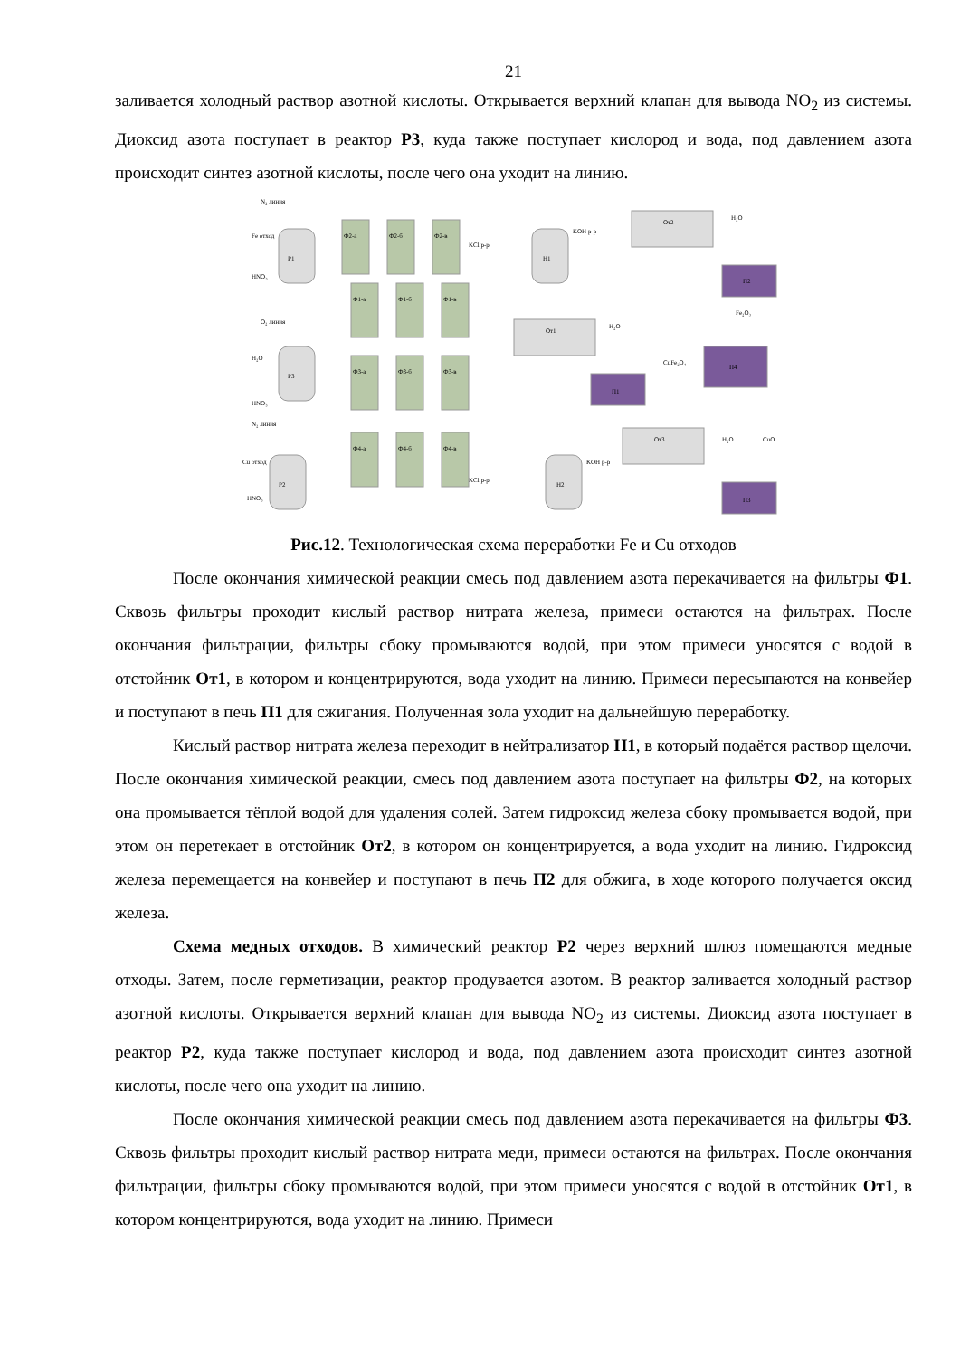21
заливается холодный раствор азотной кислоты. Открывается верхний клапан для вывода NO<sub>2</sub> из системы. Диоксид азота поступает в реактор Р3, куда также поступает кислород и вода, под давлением азота происходит синтез азотной кислоты, после чего она уходит на линию.
Р1
Р3
Р2
Ф2-а
Ф2-б
Ф2-в
Ф1-а
Ф1-б
Ф1-в
Ф3-а
Ф3-б
Ф3-в
Ф4-а
Ф4-б
Ф4-в
Н1
Н2
От2
От1
От3
П2
П1
П4
П3
N₂ линия
Fe отход
HNO₃
O₂ линия
H₂O
HNO₃
N₂ линия
Cu отход
HNO₃
KCl р-р
KOH р-р
H₂O
H₂O
Fe₂O₃
CuFe₂O₄
CuO
H₂O
KOH р-р
KCl р-р
Рис.12. Технологическая схема переработки Fe и Cu отходов
После окончания химической реакции смесь под давлением азота перекачивается на фильтры Ф1. Сквозь фильтры проходит кислый раствор нитрата железа, примеси остаются на фильтрах. После окончания фильтрации, фильтры сбоку промываются водой, при этом примеси уносятся с водой в отстойник От1, в котором и концентрируются, вода уходит на линию. Примеси пересыпаются на конвейер и поступают в печь П1 для сжигания. Полученная зола уходит на дальнейшую переработку.
Кислый раствор нитрата железа переходит в нейтрализатор Н1, в который подаётся раствор щелочи. После окончания химической реакции, смесь под давлением азота поступает на фильтры Ф2, на которых она промывается тёплой водой для удаления солей. Затем гидроксид железа сбоку промывается водой, при этом он перетекает в отстойник От2, в котором он концентрируется, а вода уходит на линию. Гидроксид железа перемещается на конвейер и поступают в печь П2 для обжига, в ходе которого получается оксид железа.
Схема медных отходов. В химический реактор Р2 через верхний шлюз помещаются медные отходы. Затем, после герметизации, реактор продувается азотом. В реактор заливается холодный раствор азотной кислоты. Открывается верхний клапан для вывода NO<sub>2</sub> из системы. Диоксид азота поступает в реактор Р2, куда также поступает кислород и вода, под давлением азота происходит синтез азотной кислоты, после чего она уходит на линию.
После окончания химической реакции смесь под давлением азота перекачивается на фильтры Ф3. Сквозь фильтры проходит кислый раствор нитрата меди, примеси остаются на фильтрах. После окончания фильтрации, фильтры сбоку промываются водой, при этом примеси уносятся с водой в отстойник От1, в котором концентрируются, вода уходит на линию. Примеси